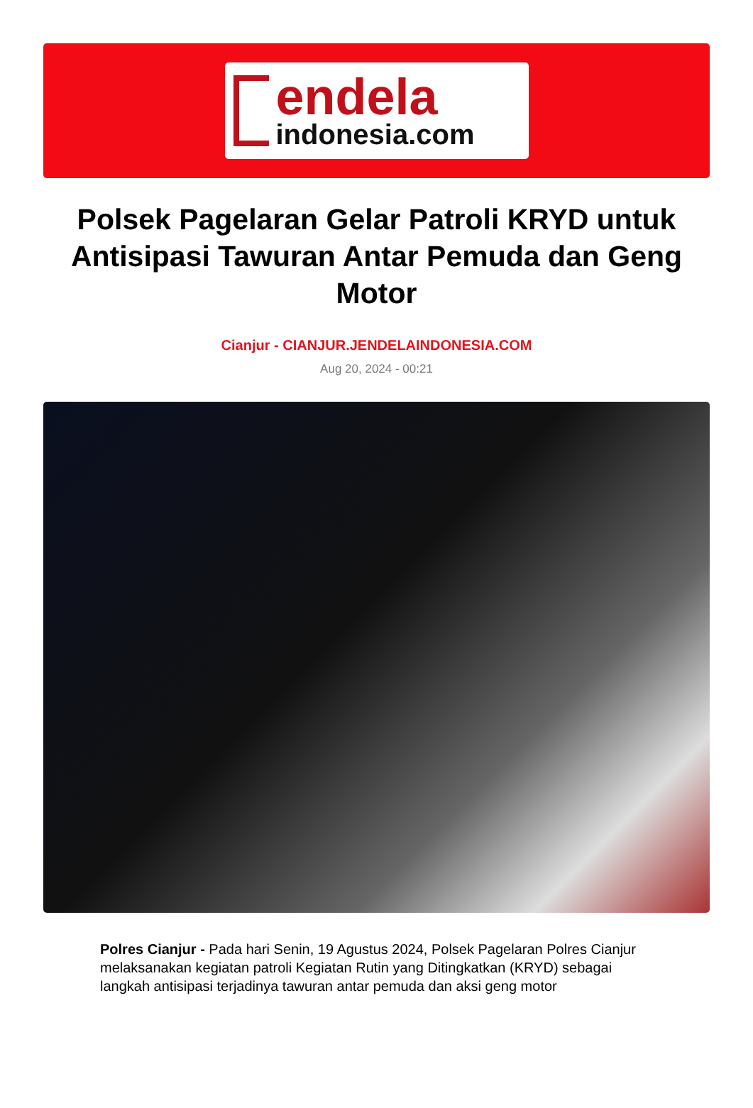endela
indonesia.com
Polsek Pagelaran Gelar Patroli KRYD untuk Antisipasi Tawuran Antar Pemuda dan Geng Motor
Cianjur - CIANJUR.JENDELAINDONESIA.COM
Aug 20, 2024 - 00:21
Polres Cianjur - Pada hari Senin, 19 Agustus 2024, Polsek Pagelaran Polres Cianjur melaksanakan kegiatan patroli Kegiatan Rutin yang Ditingkatkan (KRYD) sebagai langkah antisipasi terjadinya tawuran antar pemuda dan aksi geng motor